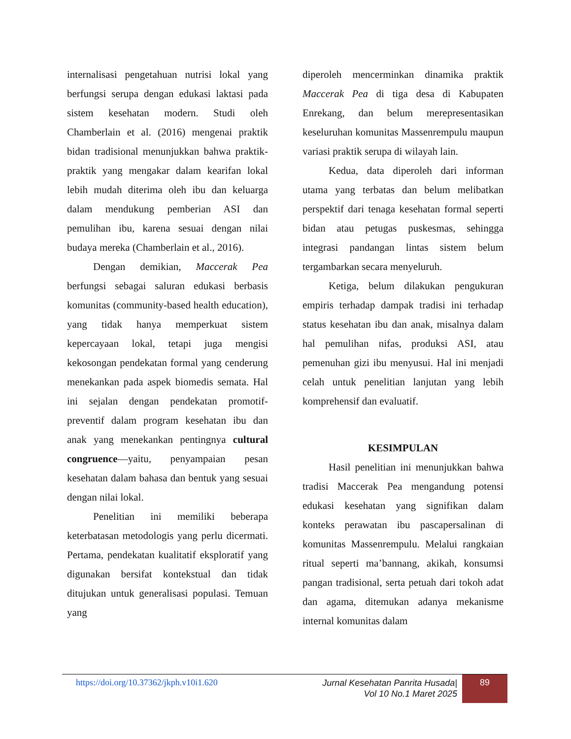internalisasi pengetahuan nutrisi lokal yang berfungsi serupa dengan edukasi laktasi pada sistem kesehatan modern. Studi oleh Chamberlain et al. (2016) mengenai praktik bidan tradisional menunjukkan bahwa praktik-praktik yang mengakar dalam kearifan lokal lebih mudah diterima oleh ibu dan keluarga dalam mendukung pemberian ASI dan pemulihan ibu, karena sesuai dengan nilai budaya mereka (Chamberlain et al., 2016).
Dengan demikian, Maccerak Pea berfungsi sebagai saluran edukasi berbasis komunitas (community-based health education), yang tidak hanya memperkuat sistem kepercayaan lokal, tetapi juga mengisi kekosongan pendekatan formal yang cenderung menekankan pada aspek biomedis semata. Hal ini sejalan dengan pendekatan promotif-preventif dalam program kesehatan ibu dan anak yang menekankan pentingnya cultural congruence—yaitu, penyampaian pesan kesehatan dalam bahasa dan bentuk yang sesuai dengan nilai lokal.
Penelitian ini memiliki beberapa keterbatasan metodologis yang perlu dicermati. Pertama, pendekatan kualitatif eksploratif yang digunakan bersifat kontekstual dan tidak ditujukan untuk generalisasi populasi. Temuan yang
diperoleh mencerminkan dinamika praktik Maccerak Pea di tiga desa di Kabupaten Enrekang, dan belum merepresentasikan keseluruhan komunitas Massenrempulu maupun variasi praktik serupa di wilayah lain.
Kedua, data diperoleh dari informan utama yang terbatas dan belum melibatkan perspektif dari tenaga kesehatan formal seperti bidan atau petugas puskesmas, sehingga integrasi pandangan lintas sistem belum tergambarkan secara menyeluruh.
Ketiga, belum dilakukan pengukuran empiris terhadap dampak tradisi ini terhadap status kesehatan ibu dan anak, misalnya dalam hal pemulihan nifas, produksi ASI, atau pemenuhan gizi ibu menyusui. Hal ini menjadi celah untuk penelitian lanjutan yang lebih komprehensif dan evaluatif.
KESIMPULAN
Hasil penelitian ini menunjukkan bahwa tradisi Maccerak Pea mengandung potensi edukasi kesehatan yang signifikan dalam konteks perawatan ibu pascapersalinan di komunitas Massenrempulu. Melalui rangkaian ritual seperti ma’bannang, akikah, konsumsi pangan tradisional, serta petuah dari tokoh adat dan agama, ditemukan adanya mekanisme internal komunitas dalam
https://doi.org/10.37362/jkph.v10i1.620
Jurnal Kesehatan Panrita Husada|
Vol 10 No.1 Maret 2025
89